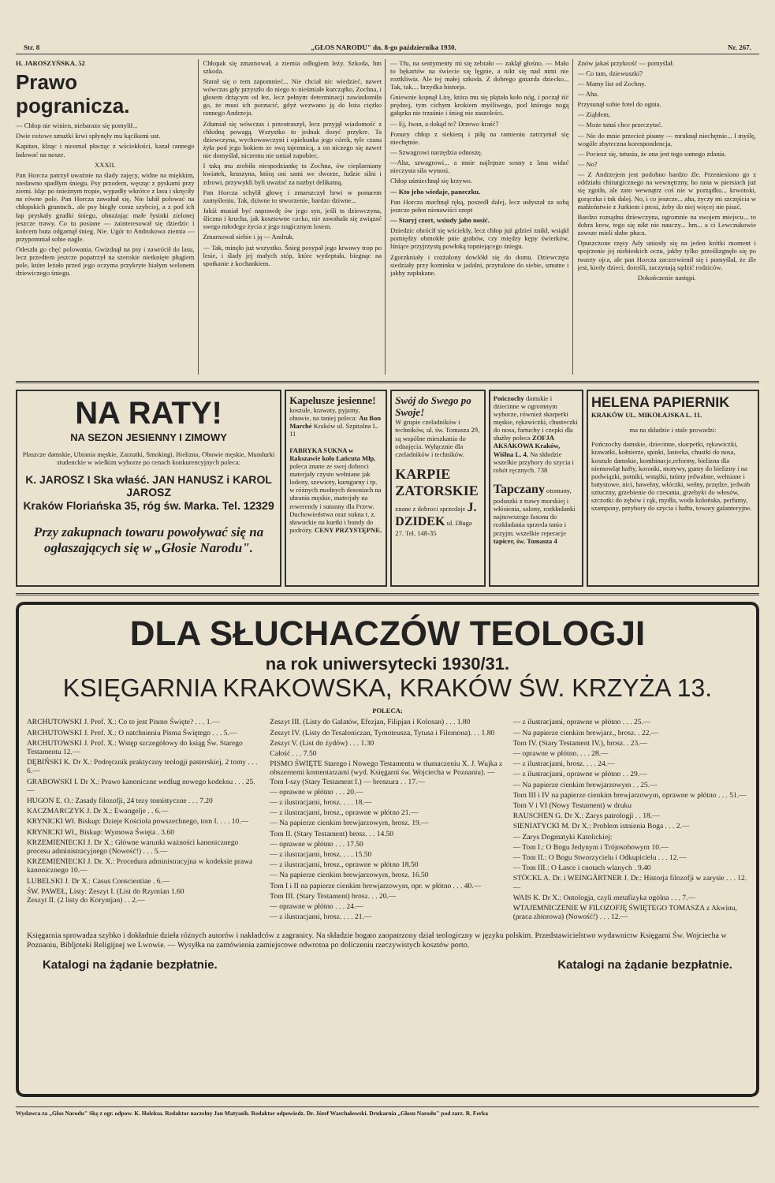Str. 8 „GŁOS NARODU" dn. 8-go października 1930. Nr. 267.
H. JAROSZYŃSKA. 52
Prawo pogranicza.
— Chłop nie winien, niebarazo się pomylił...
Dwie rożowe smużki krwi spłynęły mu kącikami ust.
Kapitan, klnąc i nieomal płacząc z wściekłości, kazał rannego ładować na nosze.
XXXII.
Pan Horcza patrzył uważnie na ślady zajęcy, widne na miękkim, niedawno spadłym śniegu. Psy przodem, węsząc z pyskami przy ziemi. Idąc po śnieżnym tropie, wypadły wkrótce z lasu i skręciły na równe pole. Pan Horcza zawahał się. Nie lubił polować na chłopskich gruntach.. ale psy biegły coraz szybciej, a z pod ich łap pryskały grudki śniegu, obnażając małe łysinki zielonej jeszcze trawy. Co tu posiane — zainteresował się dziedzic i końcem buta odgarnął śnieg. Nie. Ugór to Andrukowa ziemia — przypomniał sobie nagle.
Odeszła go chęć polowania. Gwizdnął na psy i zawrócił do lasu, lecz przedtem jeszcze popatrzył na szerokie nietknięte pługiem pole, które leżało przed jego oczyma przykryte białym welonem dziewiczego śniegu.
Chłopak się zmarnował, a ziemia odłogiem leży. Szkoda, hm szkoda.
Starał się o tem zapomnieć... Nie chciał nic wiedzieć, nawet wówczas gdy przyszło do niego to nieśmiałe kurczątko, Zochna, i głosem drżącym od łez, lecz pełnym determinacji zawiadomiła go, że musi ich porzucić, gdyż wezwano ją do łoża ciężko rannego Andrzeja.
Zdumiał się wówczas i przestraszył, lecz przyjął wiadomość z chłodną powagą. Wszystko to jednak dosyć przykre. Ta dziewczyna, wychowawczyni i opiekunka jego córek, tyle czasu żyła pod jego bokiem ze swą tajemnicą, a on niczego się nawet nie domyślał, niczemu nie umiał zapobiec.
I taką mu zrobiła niespodziankę ta Zochna, ów cieplarniany kwiatek, kruszyna, którą oni sami we dworze, ludzie silni i zdrowi, przywykli byli uważać za nazbyt delikatną.
Pan Horcza schylił głowę i zmarszczył brwi w ponurem zamyśleniu. Tak, dziwne to stworzenie, bardzo dziwne...
Jakiż musiał być naprawdę ów jego syn, jeśli ta dziewczyna, śliczna i krucha, jak kosztowne cacko, nie zawahała się związać swego młodego życia z jego tragicznym losem.
Zmarnował siebie i ją — Andruk.
— Tak, minęło już wszystko. Śnieg posypał jego krwawy trop po lesie, i ślady jej małych stóp, które wydeptała, biegnąc na spotkanie z kochankiem.
— Tfu, na sentymenty mi się zebrało — zaklął głośno. — Mało to bękartów na świecie się lęgnie, a nikt się nad nimi nie roztkliwia. Ale tej małej szkoda. Z dobrego gniazda dziecko... Tak, tak.... brzydka historja.
Gniewnie kopnął Lirę, która mu się plątała koło nóg, i począł iść prędzej, tym cichym krokiem myśliwego, pod którego nogą gałązka nie trzaśnie i śnieg nie zaszeleści.
— Ej, Iwan, a dokąd to? Drzewo kraść?
Ponury chłop z siekierą i piłą na ramieniu zatrzymał się niechętnie.
— Szwagrowi narzędzia odnoszę.
—Aha, szwagrowi... a mnie najlepsze sosny z lasu widać nieczysta siła wynosi.
Chłop uśmiechnął się krzywo.
— Kto jeho wiedaje, paneczku.
Pan Horcza machnął ręką, poszedł dalej, lecz usłyszał za sobą jeszcze pełen nienawiści szept
— Staryj czort, wsiudy jaho nosić.
Dziedzic obrócił się wściekły, lecz chłop już gdzieś znikł, wsiąkł pomiędzy obmokłe pnie grabów, czy między kępy świerków, lśniące przyjrzystą powłoką topniejącego śniegu.
Zgorzkniały i rozżalony dowlókł się do domu. Dziewczęta siedziały przy kominku w jadalni, przytulone do siebie, smutne i jakby zapłakane.
Znów jakaś przykrość — pomyślał.
— Co tam, dziewuszki?
— Mamy list od Zochny.
— Aha.
Przysunął sobie fotel do ognia.
— Ziąbłem.
— Może tatuś chce przeczytać.
— Nie do mnie przecież pisany — mruknął niechętnie... I myślę, wogóle zbyteczna korespondencja.
— Pociesz się, tatusiu, że ona jest tego samego zdania.
— No?
— Z Andrzejem jest podobno bardzo źle. Przeniesiono go z oddziału chirurgicznego na wewnętrzny, bo rana w piersiach już się zgoiła, ale zato wewnątrz coś nie w porządku... krwotoki, gorączka i tak dalej. No, i co jeszcze... aha, życzy mi szczęścia w małżeństwie z Jurkiem i prosi, żeby do niej więcej nie pisać.
Bardzo rozsądna dziewczyna, ogromnie na swojem miejscu... to dobra krew, tego się nikt nie nauczy... hm... a ci Lewczukowie zawsze mieli słabe płuca.
Opuszczone rzęsy Ady uniosły się na jeden krótki moment i spojrzenie jej niebieskich oczu, jakby tylko prześlizgnęło się po twarzy ojca, ale pan Horcza zaczerwienił się i pomyślał, że źle jest, kiedy dzieci, dorośli, zaczynają sądzić rodziców.
Dokończenie nastąpi.
NA RATY!
NA SEZON JESIENNY I ZIMOWY
Płaszcze damskie, Ubrania męskie, Zarzutki, Smokingi, Bielizna, Obuwie męskie, Mundurki studenckie w wielkim wyborze po cenach konkurencyjnych poleca:
K. JAROSZ I Ska właść. JAN HANUSZ i KAROL JAROSZ
Kraków Floriańska 35, róg św. Marka. Tel. 12329
Przy zakupnach towaru powoływać się na ogłaszających się w „Głosie Narodu".
Kapelusze jesienne! koszule, krawaty, pyjamy, obuwie, na taniej poleca: Au Bon Marché Kraków ul. Szpitalna L. 11
FABRYKA SUKNA w Rakszawie koło Łańcuta Młp. poleca znane ze swej dobroci materjały czysto wełniane jak lodeny, szewioty, kamgarny i tp. w różnych modnych deseniach na ubrania męskie, materjały na rewerendy i sutanny dla Przew. Duchowieństwa oraz sukna t. z. sławuckie na kurtki i bundy do podróży. CENY PRZYSTĘPNE.
Swój do Swego po Swoje!
W grupie czeladników i techników, ul. św. Tomasza 29, są wspólne mieszkania do odnajęcia. Wyłącznie dla czeladników i techników.
KARPIE ZATORSKIE
znane z dobroci sprzedaje J. DZIDEK ul. Długa 27. Tel. 148-35
Pończochy damskie i dziecinne w ogromnym wyborze, również skarpetki męskie, rękawiczki, chusteczki do nosa, fartuchy i czepki dla służby poleca ZOFJA AKSAKOWA Kraków, Wiślna L. 4. Na składzie wszelkie przybory do szycia i robót ręcznych. 738
Tapczany otomany, poduszki z trawy morskiej i włósienia, salony, rozkładanki najnowszego fasonu do rozkładania sprzeda tanio i przyjm. wszelkie reperacje tapicer, św. Tomasza 4
HELENA PAPIERNIK
KRAKÓW UL. MIKOŁAJSKA L. 11.
ma na składzie i stale prowadzi:
Pończochy damskie, dziecinne, skarpetki, rękawiczki, krawatki, kołnierze, spinki, lasterka, chustki do nosa, koszule damskie, kombinacje,reformy, bielizna dla niemowląt hafty, koronki, motywy, gumy do bielizny i na podwiązki, potniki, wstążki, taśmy jedwabne, wełniane i batystowe, nici, bawełny, włóczki, wełny, przędze, jedwab sztuczny, grzebienie do czesania, grzebyki do włosów, szczotki do zębów i rąk, mydła, woda kolońska, perfumy, szampony, przybory do szycia i haftu, towary galanteryjne.
DLA SŁUCHACZÓW TEOLOGJI
na rok uniwersytecki 1930/31.
KSIĘGARNIA KRAKOWSKA, KRAKÓW ŚW. KRZYŻA 13.
POLECA:
ARCHUTOWSKI J. Prof. X.: Co to jest Pismo Święte? . . . 1.—
ARCHUTOWSKI J. Prof. X.: O natchnieniu Pisma Świętego . . . 5.—
ARCHUTOWSKI J. Prof. X.: Wstęp szczegółowy do ksiąg Św. Starego Testamentu 12.—
DĘBIŃSKI K. Dr X.: Podręcznik praktyczny teologji pasterskiej, 2 tomy . . . 6.—
GRABOWSKI I. Dr X.: Prawo kanoniczne według nowego kodeksu . . . 25.—
HUGON E. O.: Zasady filozofji, 24 tezy tomistyczne . . . 7.20
KACZMARCZYK J. Dr X.: Ewangelje . . 6.—
KRYNICKI Wł. Biskup: Dzieje Kościoła powszechnego, tom I. . . . 10.—
KRYNICKI Wł., Biskup: Wymowa Święta . 3.60
KRZEMIENIECKI J. Dr X.: Główne warunki ważności kanonicznego procesu administracyjnego (Nowość!) . . . 5.—
KRZEMIENIECKI J. Dr. X.: Procedura administracyjna w kodeksie prawa kanonicznego 10.—
LUBELSKI J. Dr X.: Casus Conscientiae . 6.—
ŚW. PAWEŁ, Listy: Zeszyt I. (List do Rzymian 1.60
Zeszyt II. (2 listy do Koryntjan) . . 2.—
Zeszyt III. (Listy do Galatów, Efezjan, Filipjan i Kolosan) . . . 1.80
Zeszyt IV. (Listy do Tesaloniczan, Tymoteusza, Tytusa i Filemona). . . 1.80
Zeszyt V. (List do żydów) . . . 1.30
Całość . . . 7.50
PISMO ŚWIĘTE Starego i Nowego Testamentu w tłumaczeniu X. J. Wujka z obszernemi komentarzami (wyd. Księgarni św. Wojciecha w Poznaniu). — Tom I-szy (Stary Testament I.) — broszura . . 17.—
— oprawne w płótno . . . 20.—
— z ilustracjami, brosz. . . . 18.—
— z ilustracjami, brosz., oprawne w płótno 21.—
— Na papierze cienkim brewjarzowym, brosz. 19.—
Tom II. (Stary Testament) brosz. . . 14.50
— oprawne w płótno . . . 17.50
— z ilustracjami, brosz. . . . 15.50
— z ilustracjami, brosz., oprawne w płótno 18.50
— Na papierze cienkim brewjarzowym, brosz. 16.50
Tom I i II na papierze cienkim brewjarzowym, opr. w płótno . . . 40.—
Tom III. (Stary Testament) brosz. . . 20.—
— oprawne w płótno . . . 24.—
— z ilustracjami, brosz. . . . 21.—
— z ilustracjami, oprawne w płótno . . . 25.—
— Na papierze cienkim brewjarz., brosz. . 22.—
Tom IV. (Stary Testament IV.), brosz. . 23.—
— oprawne w płótno. . . . 28.—
— z ilustracjami, brosz. . . . 24.—
— z ilustracjami, oprawne w płótno . . 29.—
— Na papierze cienkim brewjarzowym . . 25.—
Tom III i IV na papierze cienkim brewjarzowym, oprawne w płótno . . . 51.—
Tom V i VI (Nowy Testament) w druku
RAUSCHEN G. Dr X.: Zarys patrologji . . 18.—
SIENIATYCKI M. Dr X.: Problem istnienia Boga . . . 2.—
— Zarys Dogmatyki Katolickiej:
— Tom I.: O Bogu Jedynym i Trójosobowym 10.—
— Tom II.: O Bogu Stworzycielu i Odkupicielu . . . 12.—
— Tom III.: O Łasce i cnotach wlanych . 9.40
STÖCKL A. Dr. i WEINGÄRTNER J. Dr.: Historja filozofji w zarysie . . . 12.—
WAIS K. Dr X.: Ontologja, czyli metafizyka ogólna . . . 7.—
WTAJEMNICZENIE W FILOZOFJĘ ŚWIĘTEGO TOMASZA z Akwinu, (praca zbiorowa) (Nowość!) . . . 12.—
Księgarnia sprowadza szybko i dokładnie dzieła różnych autorów i nakładców z zagranicy. Na składzie bogato zaopatrzony dział teologiczny w języku polskim. Przedstawicielstwo wydawnictw Księgarni Św. Wojciecha w Poznaniu, Bibljoteki Religijnej we Lwowie. — Wysyłka na zamówienia zamiejscowe odwrotna po doliczeniu rzeczywistych kosztów porto.
Katalogi na żądanie bezpłatnie. Katalogi na żądanie bezpłatnie.
Wydawca za „Głos Narodu" Skę z ogr. odpow. K. Holeksa. Redaktor naczelny Jan Matyasik. Redaktor odpowiedz. Dr. Józef Warchałowski. Drukarnia „Głosu Narodu" pod zarz. R. Ferka